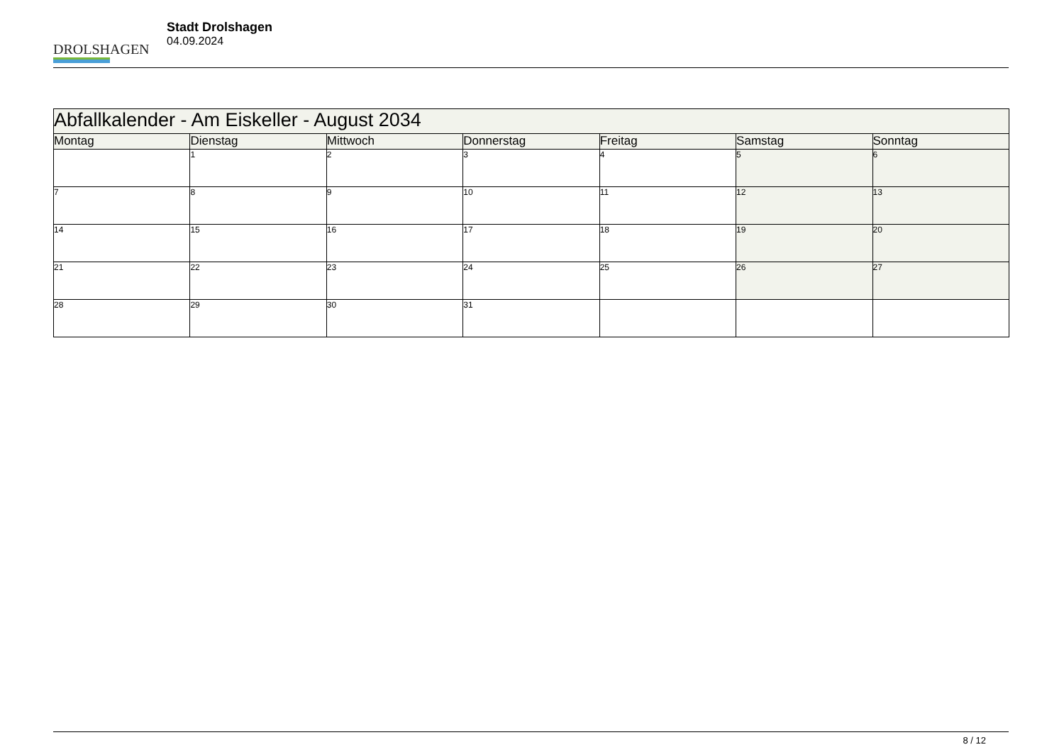DROLSHAGEN
Stadt Drolshagen
04.09.2024
| Abfallkalender - Am Eiskeller - August 2034 | | | | | | |
| Montag | Dienstag | Mittwoch | Donnerstag | Freitag | Samstag | Sonntag |
| | 1 | 2 | 3 | 4 | 5 | 6 |
| 7 | 8 | 9 | 10 | 11 | 12 | 13 |
| 14 | 15 | 16 | 17 | 18 | 19 | 20 |
| 21 | 22 | 23 | 24 | 25 | 26 | 27 |
| 28 | 29 | 30 | 31 | | | |
8 / 12